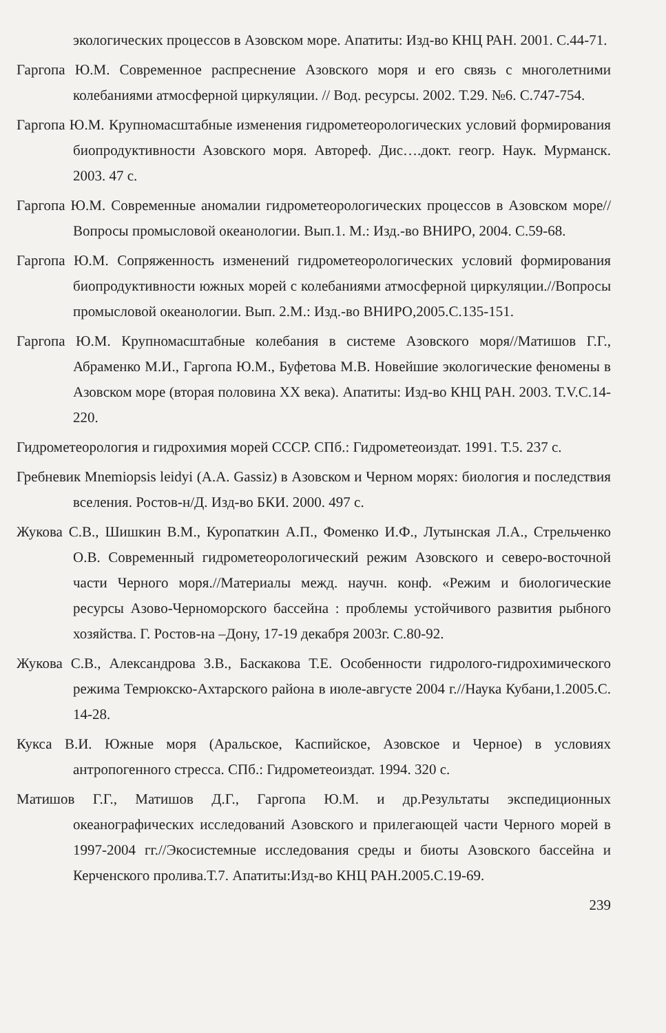экологических процессов в Азовском море. Апатиты: Изд-во КНЦ РАН. 2001. С.44-71.
Гаргопа Ю.М. Современное распреснение Азовского моря и его связь с многолетними колебаниями атмосферной циркуляции. // Вод. ресурсы. 2002. Т.29. №6. С.747-754.
Гаргопа Ю.М. Крупномасштабные изменения гидрометеорологических условий формирования биопродуктивности Азовского моря. Автореф. Дис….докт. геогр. Наук. Мурманск. 2003. 47 с.
Гаргопа Ю.М. Современные аномалии гидрометеорологических процессов в Азовском море// Вопросы промысловой океанологии. Вып.1. М.: Изд.-во ВНИРО, 2004. С.59-68.
Гаргопа Ю.М. Сопряженность изменений гидрометеорологических условий формирования биопродуктивности южных морей с колебаниями атмосферной циркуляции.//Вопросы промысловой океанологии. Вып. 2.М.: Изд.-во ВНИРО,2005.С.135-151.
Гаргопа Ю.М. Крупномасштабные колебания в системе Азовского моря//Матишов Г.Г., Абраменко М.И., Гаргопа Ю.М., Буфетова М.В. Новейшие экологические феномены в Азовском море (вторая половина ХХ века). Апатиты: Изд-во КНЦ РАН. 2003. Т.V.С.14-220.
Гидрометеорология и гидрохимия морей СССР. СПб.: Гидрометеоиздат. 1991. Т.5. 237 с.
Гребневик Mnemiopsis leidyi (A.A. Gassiz) в Азовском и Черном морях: биология и последствия вселения. Ростов-н/Д. Изд-во БКИ. 2000. 497 с.
Жукова С.В., Шишкин В.М., Куропаткин А.П., Фоменко И.Ф., Лутынская Л.А., Стрельченко О.В. Современный гидрометеорологический режим Азовского и северо-восточной части Черного моря.//Материалы межд. научн. конф. «Режим и биологические ресурсы Азово-Черноморского бассейна : проблемы устойчивого развития рыбного хозяйства. Г. Ростов-на –Дону, 17-19 декабря 2003г. С.80-92.
Жукова С.В., Александрова З.В., Баскакова Т.Е. Особенности гидролого-гидрохимического режима Темрюкско-Ахтарского района в июле-августе 2004 г.//Наука Кубани,1.2005.С. 14-28.
Кукса В.И. Южные моря (Аральское, Каспийское, Азовское и Черное) в условиях антропогенного стресса. СПб.: Гидрометеоиздат. 1994. 320 с.
Матишов Г.Г., Матишов Д.Г., Гаргопа Ю.М. и др.Результаты экспедиционных океанографических исследований Азовского и прилегающей части Черного морей в 1997-2004 гг.//Экосистемные исследования среды и биоты Азовского бассейна и Керченского пролива.Т.7. Апатиты:Изд-во КНЦ РАН.2005.С.19-69.
239